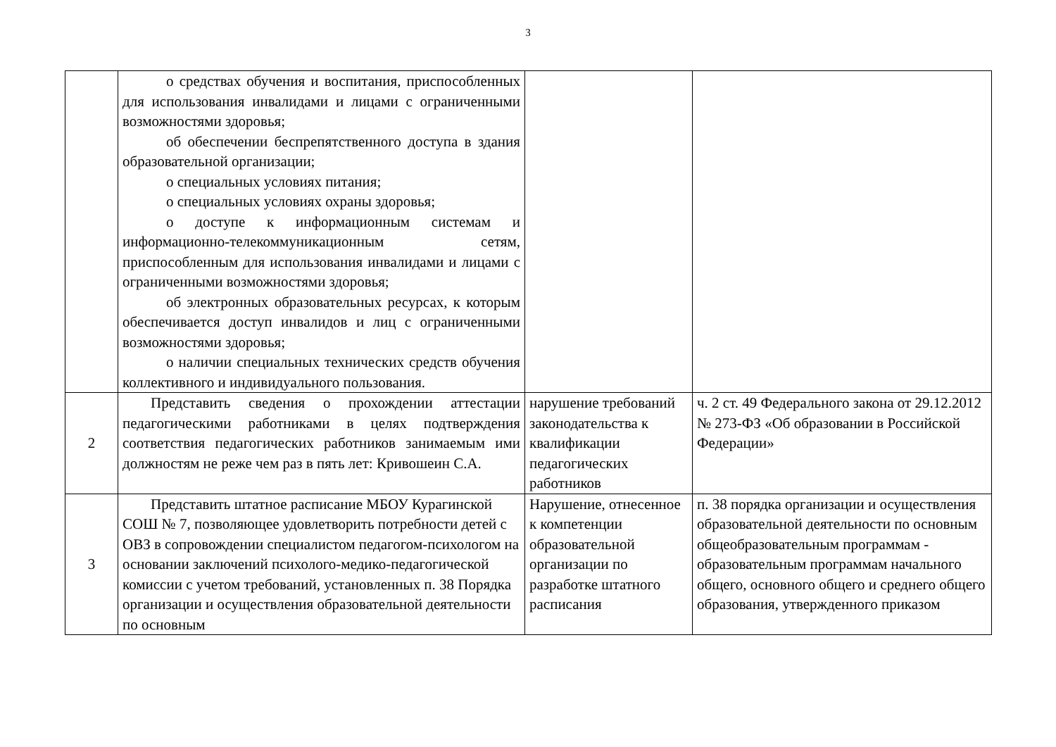3
| | о средствах обучения и воспитания, приспособленных для использования инвалидами и лицами с ограниченными возможностями здоровья; об обеспечении беспрепятственного доступа в здания образовательной организации; о специальных условиях питания; о специальных условиях охраны здоровья; о доступе к информационным системам и информационно-телекоммуникационным сетям, приспособленным для использования инвалидами и лицами с ограниченными возможностями здоровья; об электронных образовательных ресурсах, к которым обеспечивается доступ инвалидов и лиц с ограниченными возможностями здоровья; о наличии специальных технических средств обучения коллективного и индивидуального пользования. | | |
| 2 | Представить сведения о прохождении аттестации педагогическими работниками в целях подтверждения соответствия педагогических работников занимаемым ими должностям не реже чем раз в пять лет: Кривошеин С.А. | нарушение требований законодательства к квалификации педагогических работников | ч. 2 ст. 49 Федерального закона от 29.12.2012 № 273-ФЗ «Об образовании в Российской Федерации» |
| 3 | Представить штатное расписание МБОУ Курагинской СОШ № 7, позволяющее удовлетворить потребности детей с ОВЗ в сопровождении специалистом педагогом-психологом на основании заключений психолого-медико-педагогической комиссии с учетом требований, установленных п. 38 Порядка организации и осуществления образовательной деятельности по основным | Нарушение, отнесенное к компетенции образовательной организации по разработке штатного расписания | п. 38 порядка организации и осуществления образовательной деятельности по основным общеобразовательным программам - образовательным программам начального общего, основного общего и среднего общего образования, утвержденного приказом |